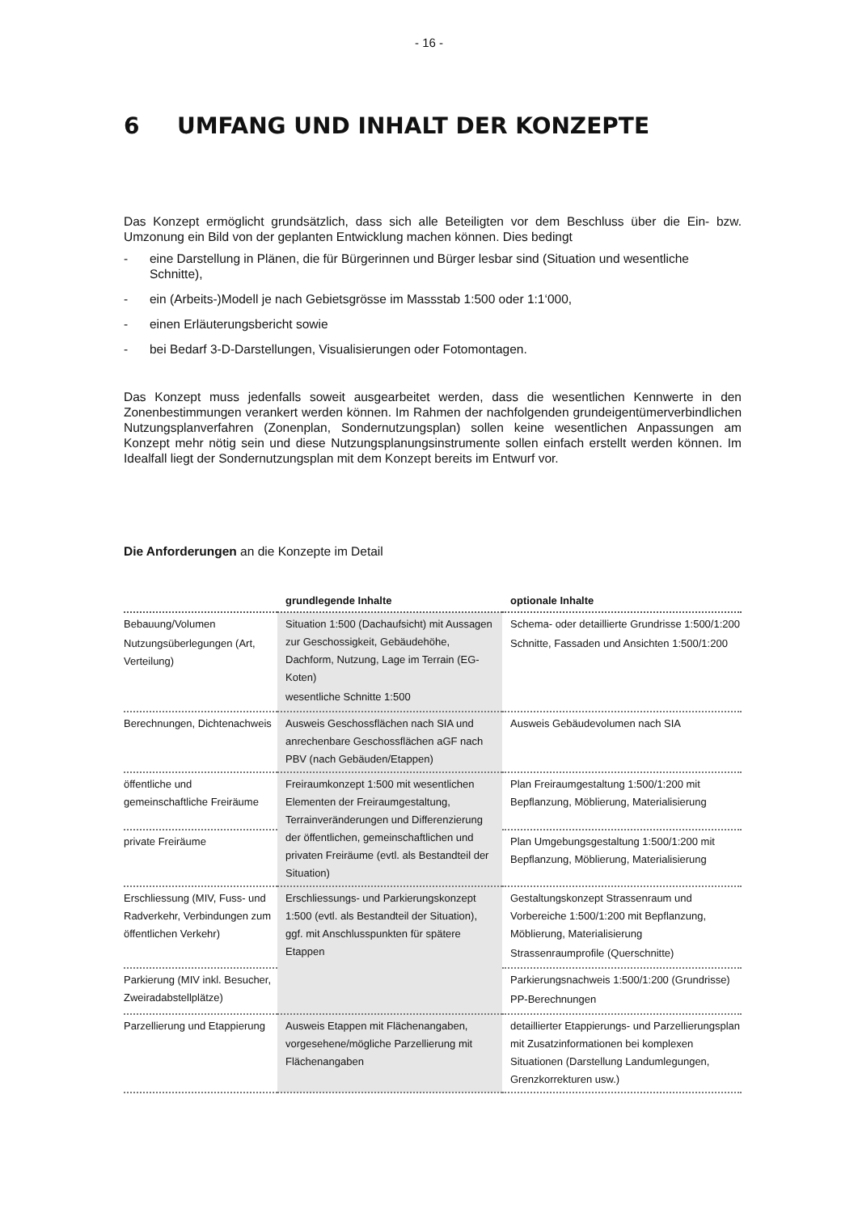- 16 -
6 UMFANG UND INHALT DER KONZEPTE
Das Konzept ermöglicht grundsätzlich, dass sich alle Beteiligten vor dem Beschluss über die Ein- bzw. Umzonung ein Bild von der geplanten Entwicklung machen können. Dies bedingt
- eine Darstellung in Plänen, die für Bürgerinnen und Bürger lesbar sind (Situation und wesentliche Schnitte),
- ein (Arbeits-)Modell je nach Gebietsgrösse im Massstab 1:500 oder 1:1‘000,
- einen Erläuterungsbericht sowie
- bei Bedarf 3-D-Darstellungen, Visualisierungen oder Fotomontagen.
Das Konzept muss jedenfalls soweit ausgearbeitet werden, dass die wesentlichen Kennwerte in den Zonenbestimmungen verankert werden können. Im Rahmen der nachfolgenden grundeigentümerverbindlichen Nutzungsplanverfahren (Zonenplan, Sondernutzungsplan) sollen keine wesentlichen Anpassungen am Konzept mehr nötig sein und diese Nutzungsplanungsinstrumente sollen einfach erstellt werden können. Im Idealfall liegt der Sondernutzungsplan mit dem Konzept bereits im Entwurf vor.
Die Anforderungen an die Konzepte im Detail
| | grundlegende Inhalte | optionale Inhalte |
| --- | --- | --- |
| Bebauung/Volumen Nutzungsüberlegungen (Art, Verteilung) | Situation 1:500 (Dachaufsicht) mit Aussagen zur Geschossigkeit, Gebäudehöhe, Dachform, Nutzung, Lage im Terrain (EG-Koten) wesentliche Schnitte 1:500 | Schema- oder detaillierte Grundrisse 1:500/1:200 Schnitte, Fassaden und Ansichten 1:500/1:200 |
| Berechnungen, Dichtenachweis | Ausweis Geschossflächen nach SIA und anrechenbare Geschossflächen aGF nach PBV (nach Gebäuden/Etappen) | Ausweis Gebäudevolumen nach SIA |
| öffentliche und gemeinschaftliche Freiräume | Freiraumkonzept 1:500 mit wesentlichen Elementen der Freiraumgestaltung, Terrainveränderungen und Differenzierung der öffentlichen, gemeinschaftlichen und privaten Freiräume (evtl. als Bestandteil der Situation) | Plan Freiraumgestaltung 1:500/1:200 mit Bepflanzung, Möblierung, Materialisierung |
| private Freiräume | | Plan Umgebungsgestaltung 1:500/1:200 mit Bepflanzung, Möblierung, Materialisierung |
| Erschliessung (MIV, Fuss- und Radverkehr, Verbindungen zum öffentlichen Verkehr) | Erschliessungs- und Parkierungskonzept 1:500 (evtl. als Bestandteil der Situation), ggf. mit Anschlusspunkten für spätere Etappen | Gestaltungskonzept Strassenraum und Vorbereiche 1:500/1:200 mit Bepflanzung, Möblierung, Materialisierung Strassenraumprofile (Querschnitte) |
| Parkierung (MIV inkl. Besucher, Zweiradabstellplätze) | | Parkierungsnachweis 1:500/1:200 (Grundrisse) PP-Berechnungen |
| Parzellierung und Etappierung | Ausweis Etappen mit Flächenangaben, vorgesehene/mögliche Parzellierung mit Flächenangaben | detaillierter Etappierungs- und Parzellierungsplan mit Zusatzinformationen bei komplexen Situationen (Darstellung Landumlegungen, Grenzkorrekturen usw.) |